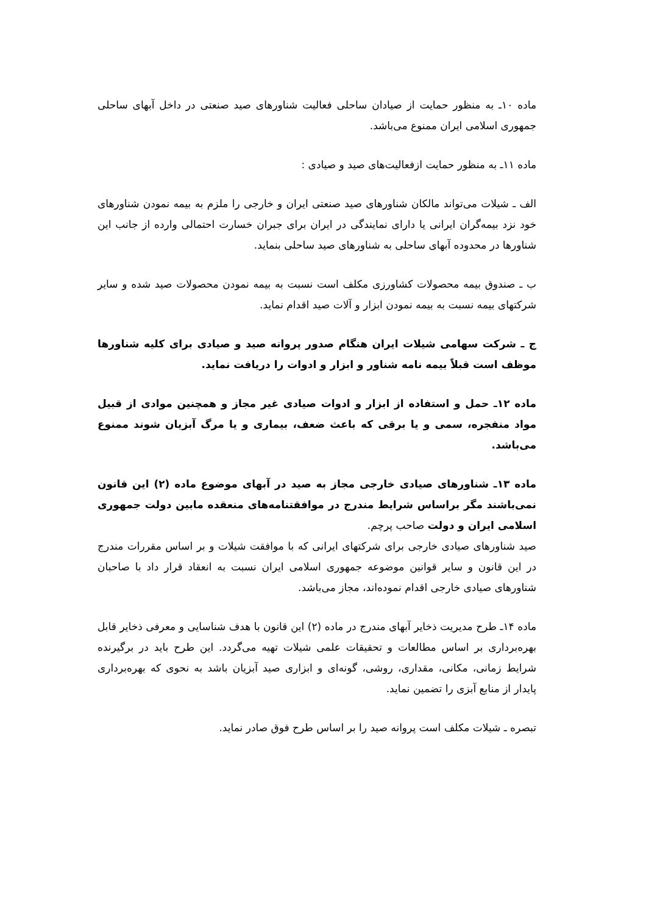ماده ۱۰ـ به منظور حمایت از صیادان ساحلی فعالیت شناورهای صید صنعتی در داخل آبهای ساحلی جمهوری اسلامی ایران ممنوع می‌باشد.
ماده ۱۱ـ به منظور حمایت ازفعالیت‌های صید و صیادی :
الف ـ شیلات می‌تواند مالکان شناورهای صید صنعتی ایران و خارجی را ملزم به بیمه نمودن شناورهای خود نزد بیمه‌گران ایرانی یا دارای نمایندگی در ایران برای جبران خسارت احتمالی وارده از جانب این شناورها در محدوده آبهای ساحلی به شناورهای صید ساحلی بنماید.
ب ـ صندوق بیمه محصولات کشاورزی مکلف است نسبت به بیمه نمودن محصولات صید شده و سایر شرکتهای بیمه نسبت به بیمه نمودن ابزار و آلات صید اقدام نماید.
ج ـ شرکت سهامی شیلات ایران هنگام صدور پروانه صید و صیادی برای کلیه شناورها موظف است قبلاً بیمه نامه شناور و ابزار و ادوات را دریافت نماید.
ماده ۱۲ـ حمل و استفاده از ابزار و ادوات صیادی غیر مجاز و همچنین موادی از قبیل مواد منفجره، سمی و یا برقی که باعث ضعف، بیماری و یا مرگ آبزیان شوند ممنوع می‌باشد.
ماده ۱۳ـ شناورهای صیادی خارجی مجاز به صید در آبهای موضوع ماده (۲) این قانون نمی‌باشند مگر براساس شرایط مندرج در موافقتنامه‌های منعقده مابین دولت جمهوری اسلامی ایران و دولت صاحب پرچم.
صید شناورهای صیادی خارجی برای شرکتهای ایرانی که با موافقت شیلات و بر اساس مقررات مندرج در این قانون و سایر قوانین موضوعه جمهوری اسلامی ایران نسبت به انعقاد قرار داد با صاحبان شناورهای صیادی خارجی اقدام نموده‌اند، مجاز می‌باشد.
ماده ۱۴ـ طرح مدیریت ذخایر آبهای مندرج در ماده (۲) این قانون با هدف شناسایی و معرفی ذخایر قابل بهره‌برداری بر اساس مطالعات و تحقیقات علمی شیلات تهیه می‌گردد. این طرح باید در برگیرنده شرایط زمانی، مکانی، مقداری، روشی، گونه‌ای و ابزاری صید آبزیان باشد به نحوی که بهره‌برداری پایدار از منابع آبزی را تضمین نماید.
تبصره ـ شیلات مکلف است پروانه صید را بر اساس طرح فوق صادر نماید.